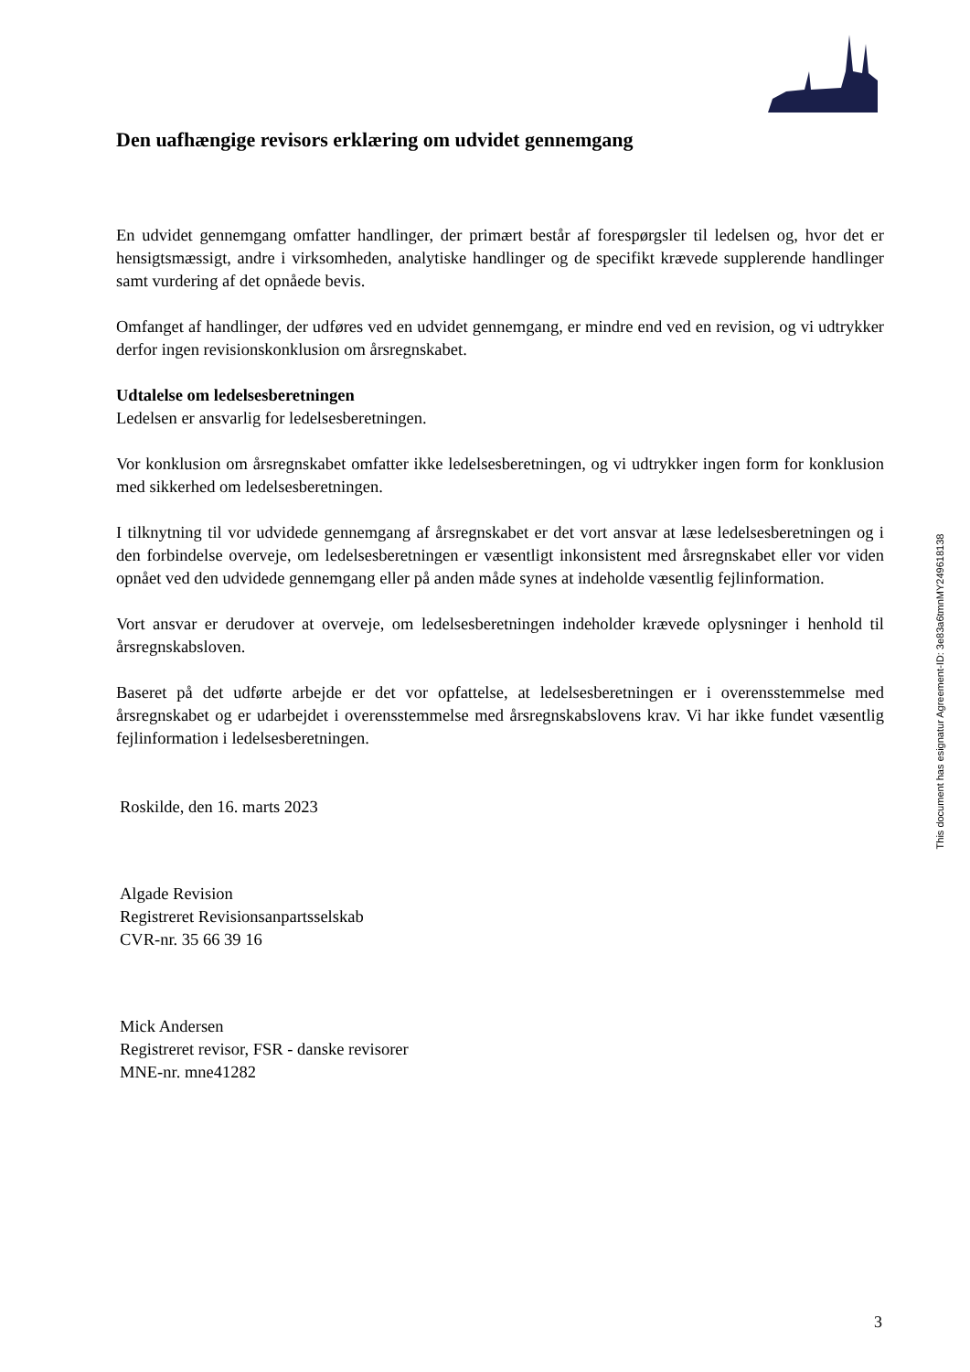Den uafhængige revisors erklæring om udvidet gennemgang
En udvidet gennemgang omfatter handlinger, der primært består af forespørgsler til ledelsen og, hvor det er hensigtsmæssigt, andre i virksomheden, analytiske handlinger og de specifikt krævede supplerende handlinger samt vurdering af det opnåede bevis.
Omfanget af handlinger, der udføres ved en udvidet gennemgang, er mindre end ved en revision, og vi udtrykker derfor ingen revisionskonklusion om årsregnskabet.
Udtalelse om ledelsesberetningen
Ledelsen er ansvarlig for ledelsesberetningen.
Vor konklusion om årsregnskabet omfatter ikke ledelsesberetningen, og vi udtrykker ingen form for konklusion med sikkerhed om ledelsesberetningen.
I tilknytning til vor udvidede gennemgang af årsregnskabet er det vort ansvar at læse ledelsesberetningen og i den forbindelse overveje, om ledelsesberetningen er væsentligt inkonsistent med årsregnskabet eller vor viden opnået ved den udvidede gennemgang eller på anden måde synes at indeholde væsentlig fejlinformation.
Vort ansvar er derudover at overveje, om ledelsesberetningen indeholder krævede oplysninger i henhold til årsregnskabsloven.
Baseret på det udførte arbejde er det vor opfattelse, at ledelsesberetningen er i overensstemmelse med årsregnskabet og er udarbejdet i overensstemmelse med årsregnskabslovens krav. Vi har ikke fundet væsentlig fejlinformation i ledelsesberetningen.
Roskilde, den 16. marts 2023
Algade Revision
Registreret Revisionsanpartsselskab
CVR-nr. 35 66 39 16
Mick Andersen
Registreret revisor, FSR - danske revisorer
MNE-nr. mne41282
This document has esignatur Agreement-ID: 3e83a6tmnMY249618138
3